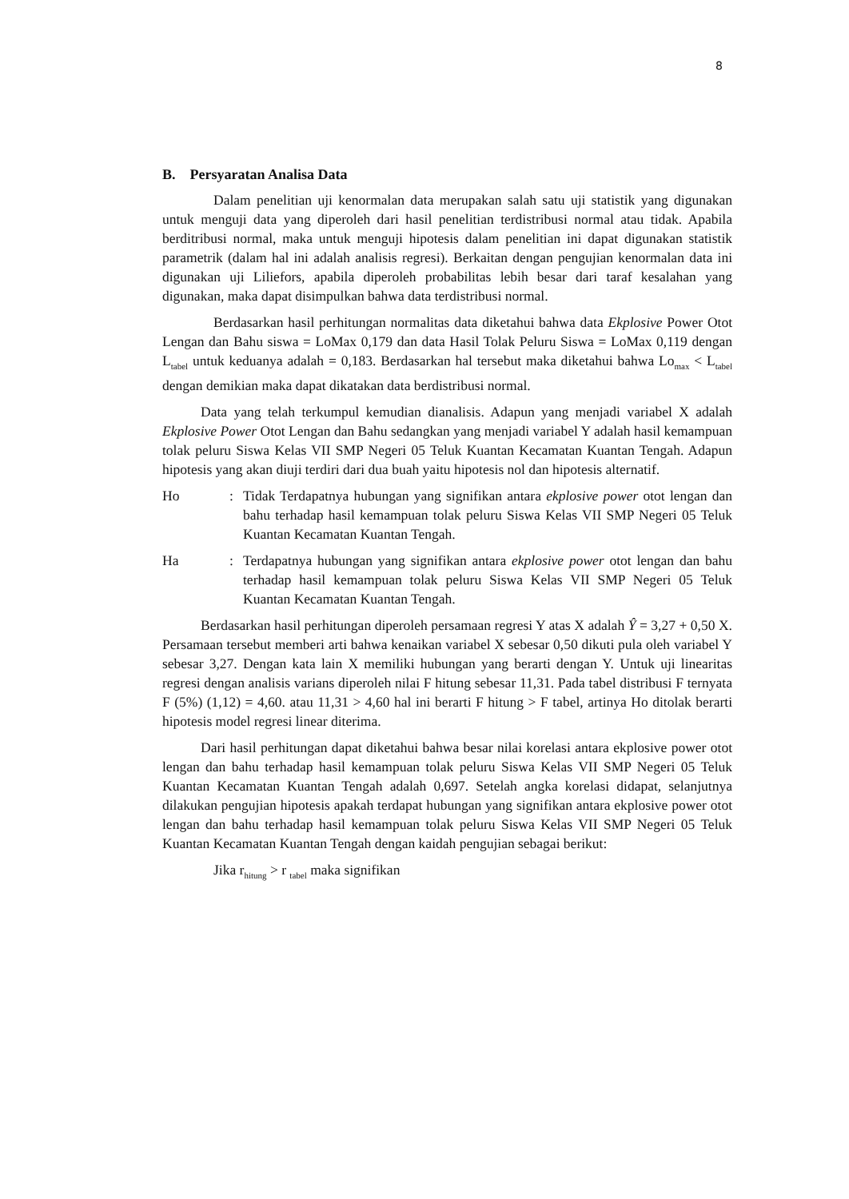8
B. Persyaratan Analisa Data
Dalam penelitian uji kenormalan data merupakan salah satu uji statistik yang digunakan untuk menguji data yang diperoleh dari hasil penelitian terdistribusi normal atau tidak. Apabila berditribusi normal, maka untuk menguji hipotesis dalam penelitian ini dapat digunakan statistik parametrik (dalam hal ini adalah analisis regresi). Berkaitan dengan pengujian kenormalan data ini digunakan uji Liliefors, apabila diperoleh probabilitas lebih besar dari taraf kesalahan yang digunakan, maka dapat disimpulkan bahwa data terdistribusi normal.
Berdasarkan hasil perhitungan normalitas data diketahui bahwa data Ekplosive Power Otot Lengan dan Bahu siswa = LoMax 0,179 dan data Hasil Tolak Peluru Siswa = LoMax 0,119 dengan L<sub>tabel</sub> untuk keduanya adalah = 0,183. Berdasarkan hal tersebut maka diketahui bahwa Lo<sub>max</sub> < L<sub>tabel</sub> dengan demikian maka dapat dikatakan data berdistribusi normal.
Data yang telah terkumpul kemudian dianalisis. Adapun yang menjadi variabel X adalah Ekplosive Power Otot Lengan dan Bahu sedangkan yang menjadi variabel Y adalah hasil kemampuan tolak peluru Siswa Kelas VII SMP Negeri 05 Teluk Kuantan Kecamatan Kuantan Tengah. Adapun hipotesis yang akan diuji terdiri dari dua buah yaitu hipotesis nol dan hipotesis alternatif.
Ho : Tidak Terdapatnya hubungan yang signifikan antara ekplosive power otot lengan dan bahu terhadap hasil kemampuan tolak peluru Siswa Kelas VII SMP Negeri 05 Teluk Kuantan Kecamatan Kuantan Tengah.
Ha : Terdapatnya hubungan yang signifikan antara ekplosive power otot lengan dan bahu terhadap hasil kemampuan tolak peluru Siswa Kelas VII SMP Negeri 05 Teluk Kuantan Kecamatan Kuantan Tengah.
Berdasarkan hasil perhitungan diperoleh persamaan regresi Y atas X adalah Ŷ = 3,27 + 0,50 X. Persamaan tersebut memberi arti bahwa kenaikan variabel X sebesar 0,50 dikuti pula oleh variabel Y sebesar 3,27. Dengan kata lain X memiliki hubungan yang berarti dengan Y. Untuk uji linearitas regresi dengan analisis varians diperoleh nilai F hitung sebesar 11,31. Pada tabel distribusi F ternyata F (5%) (1,12) = 4,60. atau 11,31 > 4,60 hal ini berarti F hitung > F tabel, artinya Ho ditolak berarti hipotesis model regresi linear diterima.
Dari hasil perhitungan dapat diketahui bahwa besar nilai korelasi antara ekplosive power otot lengan dan bahu terhadap hasil kemampuan tolak peluru Siswa Kelas VII SMP Negeri 05 Teluk Kuantan Kecamatan Kuantan Tengah adalah 0,697. Setelah angka korelasi didapat, selanjutnya dilakukan pengujian hipotesis apakah terdapat hubungan yang signifikan antara ekplosive power otot lengan dan bahu terhadap hasil kemampuan tolak peluru Siswa Kelas VII SMP Negeri 05 Teluk Kuantan Kecamatan Kuantan Tengah dengan kaidah pengujian sebagai berikut:
Jika r<sub>hitung</sub> > r <sub>tabel</sub> maka signifikan